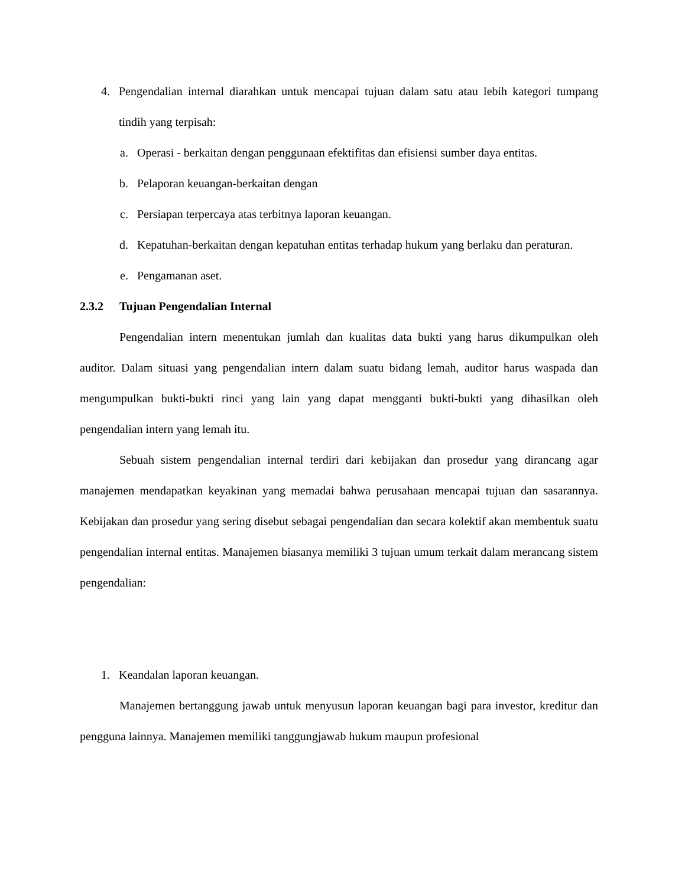4. Pengendalian internal diarahkan untuk mencapai tujuan dalam satu atau lebih kategori tumpang tindih yang terpisah:
a. Operasi - berkaitan dengan penggunaan efektifitas dan efisiensi sumber daya entitas.
b. Pelaporan keuangan-berkaitan dengan
c. Persiapan terpercaya atas terbitnya laporan keuangan.
d. Kepatuhan-berkaitan dengan kepatuhan entitas terhadap hukum yang berlaku dan peraturan.
e. Pengamanan aset.
2.3.2 Tujuan Pengendalian Internal
Pengendalian intern menentukan jumlah dan kualitas data bukti yang harus dikumpulkan oleh auditor. Dalam situasi yang pengendalian intern dalam suatu bidang lemah, auditor harus waspada dan mengumpulkan bukti-bukti rinci yang lain yang dapat mengganti bukti-bukti yang dihasilkan oleh pengendalian intern yang lemah itu.
Sebuah sistem pengendalian internal terdiri dari kebijakan dan prosedur yang dirancang agar manajemen mendapatkan keyakinan yang memadai bahwa perusahaan mencapai tujuan dan sasarannya. Kebijakan dan prosedur yang sering disebut sebagai pengendalian dan secara kolektif akan membentuk suatu pengendalian internal entitas. Manajemen biasanya memiliki 3 tujuan umum terkait dalam merancang sistem pengendalian:
1. Keandalan laporan keuangan.
Manajemen bertanggung jawab untuk menyusun laporan keuangan bagi para investor, kreditur dan pengguna lainnya. Manajemen memiliki tanggungjawab hukum maupun profesional